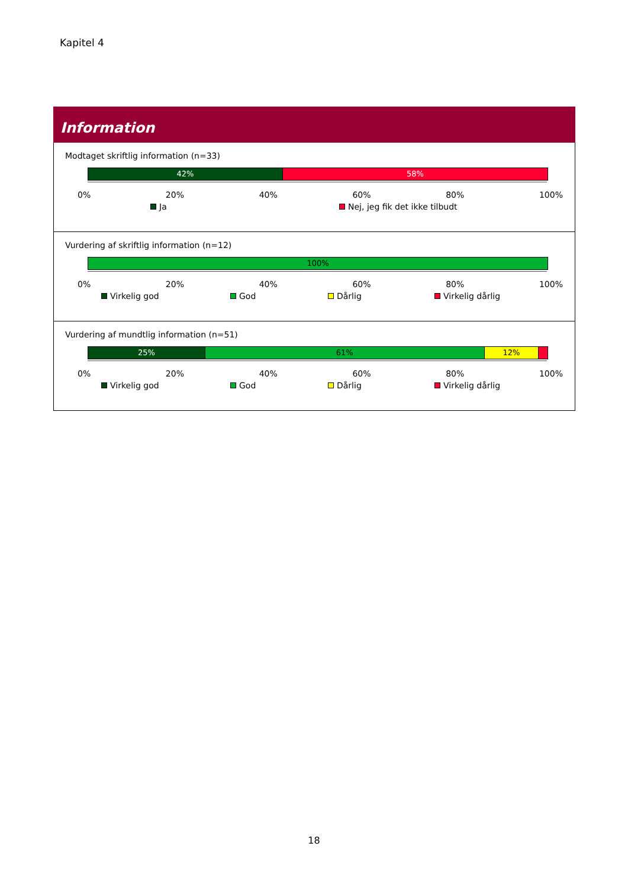Kapitel 4
Information
Modtaget skriftlig information (n=33)
42% 58%
0% 20% 40% 60% 80% 100%
Ja Nej, jeg fik det ikke tilbudt
Vurdering af skriftlig information (n=12)
100%
0% 20% 40% 60% 80% 100%
Virkelig god God Dårlig Virkelig dårlig
Vurdering af mundtlig information (n=51)
25% 61% 12%
0% 20% 40% 60% 80% 100%
Virkelig god God Dårlig Virkelig dårlig
18